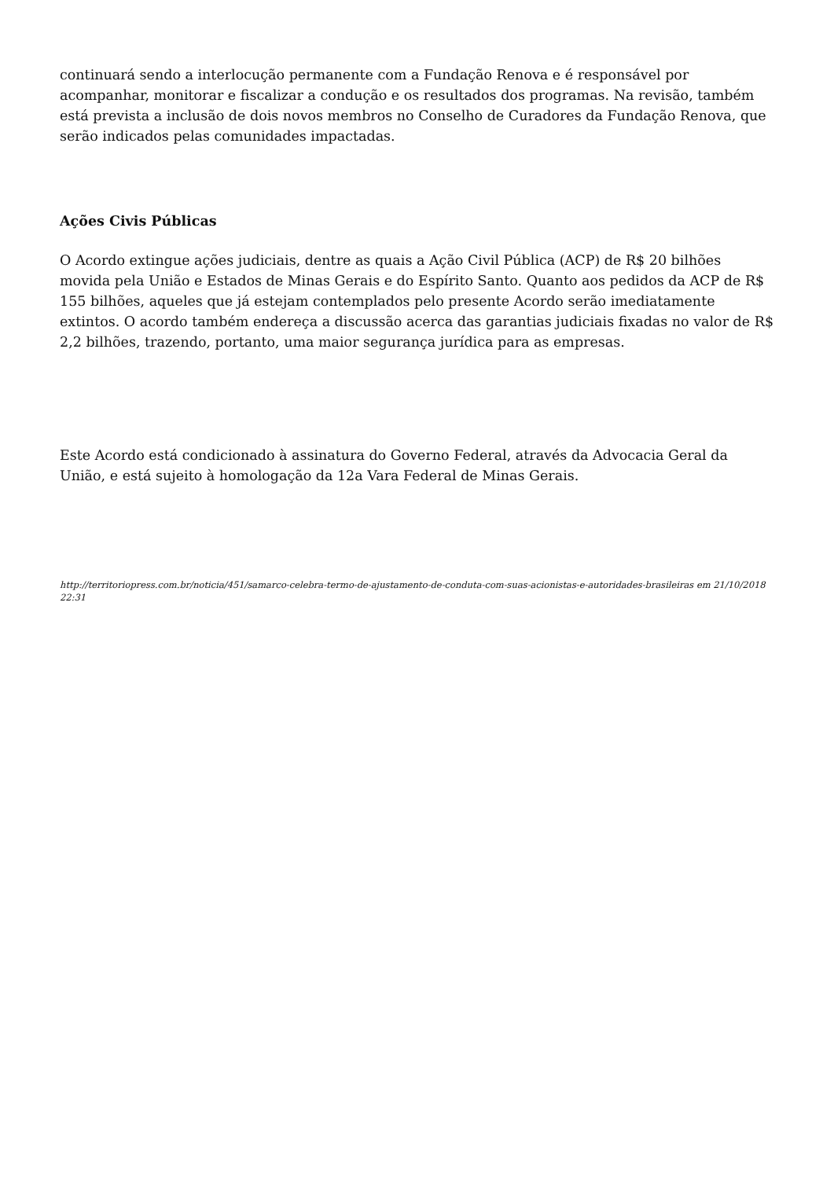continuará sendo a interlocução permanente com a Fundação Renova e é responsável por acompanhar, monitorar e fiscalizar a condução e os resultados dos programas. Na revisão, também está prevista a inclusão de dois novos membros no Conselho de Curadores da Fundação Renova, que serão indicados pelas comunidades impactadas.
Ações Civis Públicas
O Acordo extingue ações judiciais, dentre as quais a Ação Civil Pública (ACP) de R$ 20 bilhões movida pela União e Estados de Minas Gerais e do Espírito Santo. Quanto aos pedidos da ACP de R$ 155 bilhões, aqueles que já estejam contemplados pelo presente Acordo serão imediatamente extintos. O acordo também endereça a discussão acerca das garantias judiciais fixadas no valor de R$ 2,2 bilhões, trazendo, portanto, uma maior segurança jurídica para as empresas.
Este Acordo está condicionado à assinatura do Governo Federal, através da Advocacia Geral da União, e está sujeito à homologação da 12a Vara Federal de Minas Gerais.
http://territoriopress.com.br/noticia/451/samarco-celebra-termo-de-ajustamento-de-conduta-com-suas-acionistas-e-autoridades-brasileiras em 21/10/2018 22:31